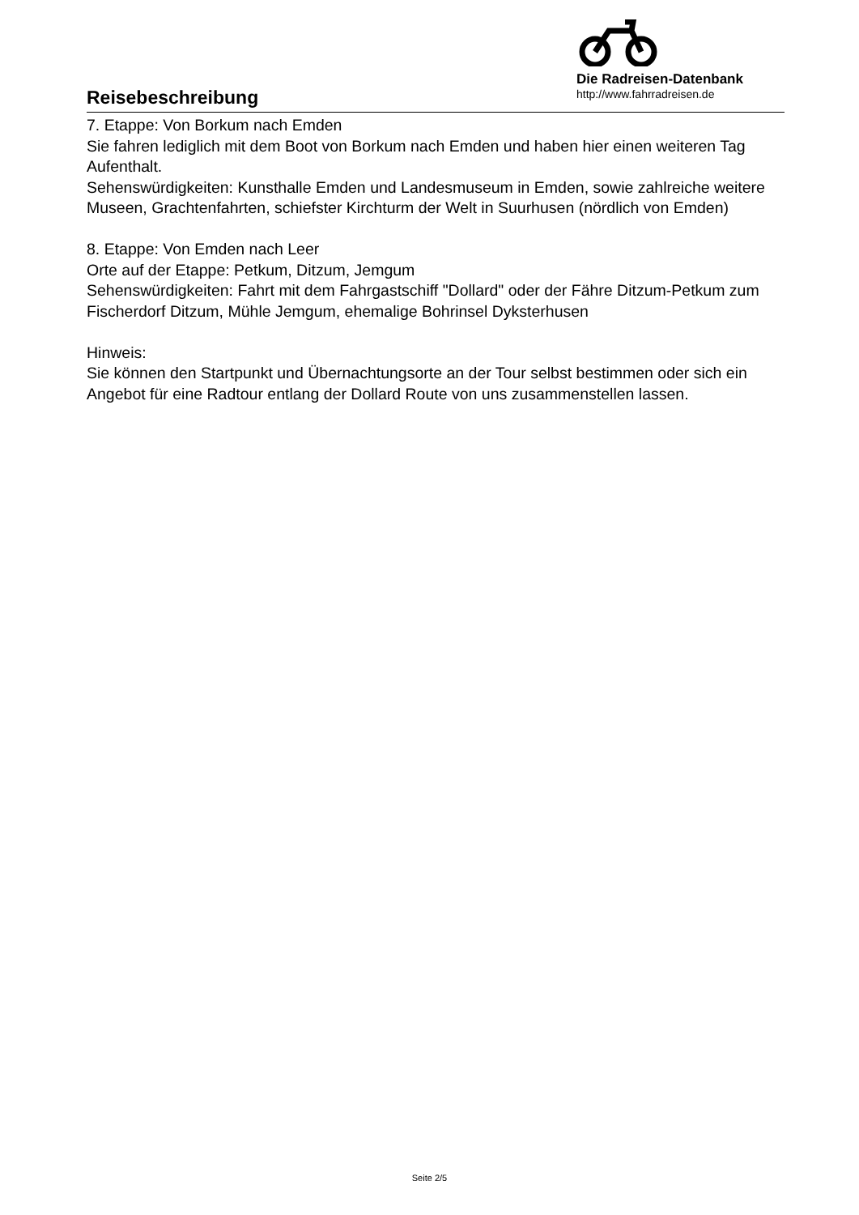Reisebeschreibung
Die Radreisen-Datenbank
http://www.fahrradreisen.de
7. Etappe: Von Borkum nach Emden
Sie fahren lediglich mit dem Boot von Borkum nach Emden und haben hier einen weiteren Tag Aufenthalt.
Sehenswürdigkeiten: Kunsthalle Emden und Landesmuseum in Emden, sowie zahlreiche weitere Museen, Grachtenfahrten, schiefster Kirchturm der Welt in Suurhusen (nördlich von Emden)
8. Etappe: Von Emden nach Leer
Orte auf der Etappe: Petkum, Ditzum, Jemgum
Sehenswürdigkeiten: Fahrt mit dem Fahrgastschiff "Dollard" oder der Fähre Ditzum-Petkum zum Fischerdorf Ditzum, Mühle Jemgum, ehemalige Bohrinsel Dyksterhusen
Hinweis:
Sie können den Startpunkt und Übernachtungsorte an der Tour selbst bestimmen oder sich ein Angebot für eine Radtour entlang der Dollard Route von uns zusammenstellen lassen.
Seite 2/5